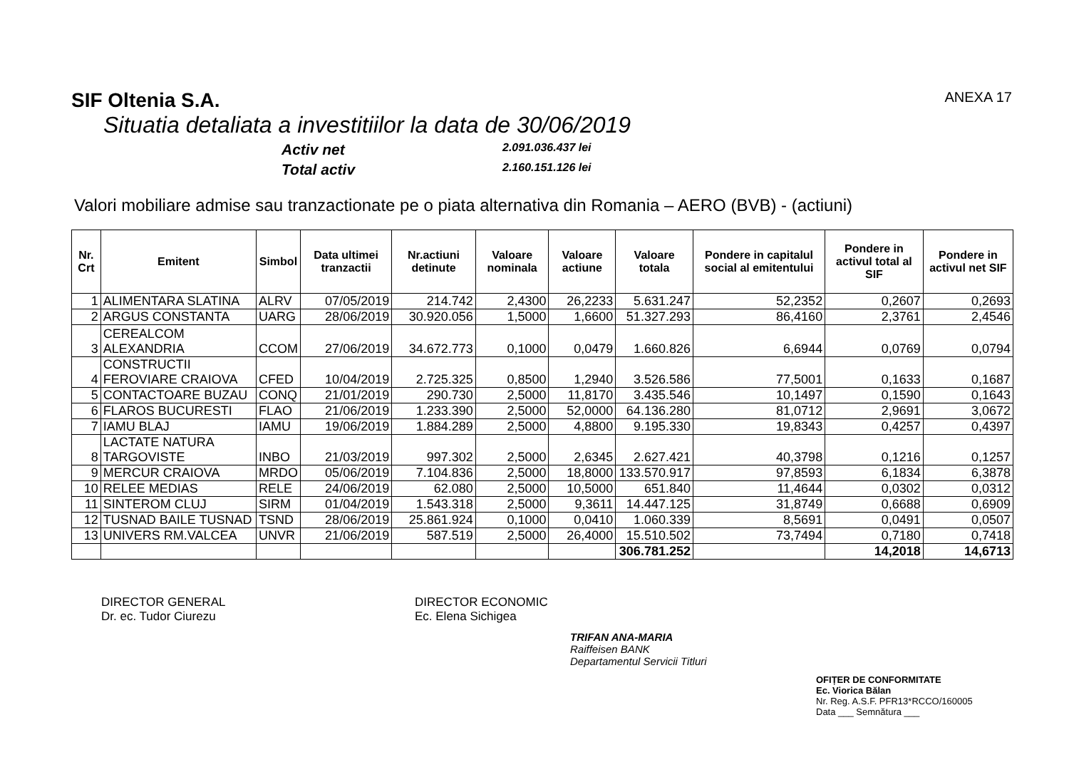SIF Oltenia S.A. ANEXA 17
Situatia detaliata a investitiilor la data de 30/06/2019
Activ net
2.091.036.437 lei
Total activ
2.160.151.126 lei
Valori mobiliare admise sau tranzactionate pe o piata alternativa din Romania – AERO (BVB) - (actiuni)
| Nr. Crt | Emitent | Simbol | Data ultimei tranzactii | Nr.actiuni detinute | Valoare nominala | Valoare actiune | Valoare totala | Pondere in capitalul social al emitentului | Pondere in activul total al SIF | Pondere in activul net SIF |
| --- | --- | --- | --- | --- | --- | --- | --- | --- | --- | --- |
| 1 | ALIMENTARA SLATINA | ALRV | 07/05/2019 | 214.742 | 2,4300 | 26,2233 | 5.631.247 | 52,2352 | 0,2607 | 0,2693 |
| 2 | ARGUS CONSTANTA | UARG | 28/06/2019 | 30.920.056 | 1,5000 | 1,6600 | 51.327.293 | 86,4160 | 2,3761 | 2,4546 |
| 3 | CEREALCOM ALEXANDRIA | CCOM | 27/06/2019 | 34.672.773 | 0,1000 | 0,0479 | 1.660.826 | 6,6944 | 0,0769 | 0,0794 |
| 4 | CONSTRUCTII FEROVIARE CRAIOVA | CFED | 10/04/2019 | 2.725.325 | 0,8500 | 1,2940 | 3.526.586 | 77,5001 | 0,1633 | 0,1687 |
| 5 | CONTACTOARE BUZAU | CONQ | 21/01/2019 | 290.730 | 2,5000 | 11,8170 | 3.435.546 | 10,1497 | 0,1590 | 0,1643 |
| 6 | FLAROS BUCURESTI | FLAO | 21/06/2019 | 1.233.390 | 2,5000 | 52,0000 | 64.136.280 | 81,0712 | 2,9691 | 3,0672 |
| 7 | IAMU BLAJ | IAMU | 19/06/2019 | 1.884.289 | 2,5000 | 4,8800 | 9.195.330 | 19,8343 | 0,4257 | 0,4397 |
| 8 | LACTATE NATURA TARGOVISTE | INBO | 21/03/2019 | 997.302 | 2,5000 | 2,6345 | 2.627.421 | 40,3798 | 0,1216 | 0,1257 |
| 9 | MERCUR CRAIOVA | MRDO | 05/06/2019 | 7.104.836 | 2,5000 | 18,8000 | 133.570.917 | 97,8593 | 6,1834 | 6,3878 |
| 10 | RELEE MEDIAS | RELE | 24/06/2019 | 62.080 | 2,5000 | 10,5000 | 651.840 | 11,4644 | 0,0302 | 0,0312 |
| 11 | SINTEROM CLUJ | SIRM | 01/04/2019 | 1.543.318 | 2,5000 | 9,3611 | 14.447.125 | 31,8749 | 0,6688 | 0,6909 |
| 12 | TUSNAD BAILE TUSNAD | TSND | 28/06/2019 | 25.861.924 | 0,1000 | 0,0410 | 1.060.339 | 8,5691 | 0,0491 | 0,0507 |
| 13 | UNIVERS RM.VALCEA | UNVR | 21/06/2019 | 587.519 | 2,5000 | 26,4000 | 15.510.502 | 73,7494 | 0,7180 | 0,7418 |
| | | | | | | | 306.781.252 | | 14,2018 | 14,6713 |
DIRECTOR GENERAL
Dr. ec. Tudor Ciurezu
DIRECTOR ECONOMIC
Ec. Elena Sichigea
TRIFAN ANA-MARIA
Raiffeisen BANK
Departamentul Servicii Titluri
OFIȚER DE CONFORMITATE
Ec. Viorica Bălan
Nr. Reg. A.S.F. PFR13*RCCO/160005
Data ___ Semnătura ___